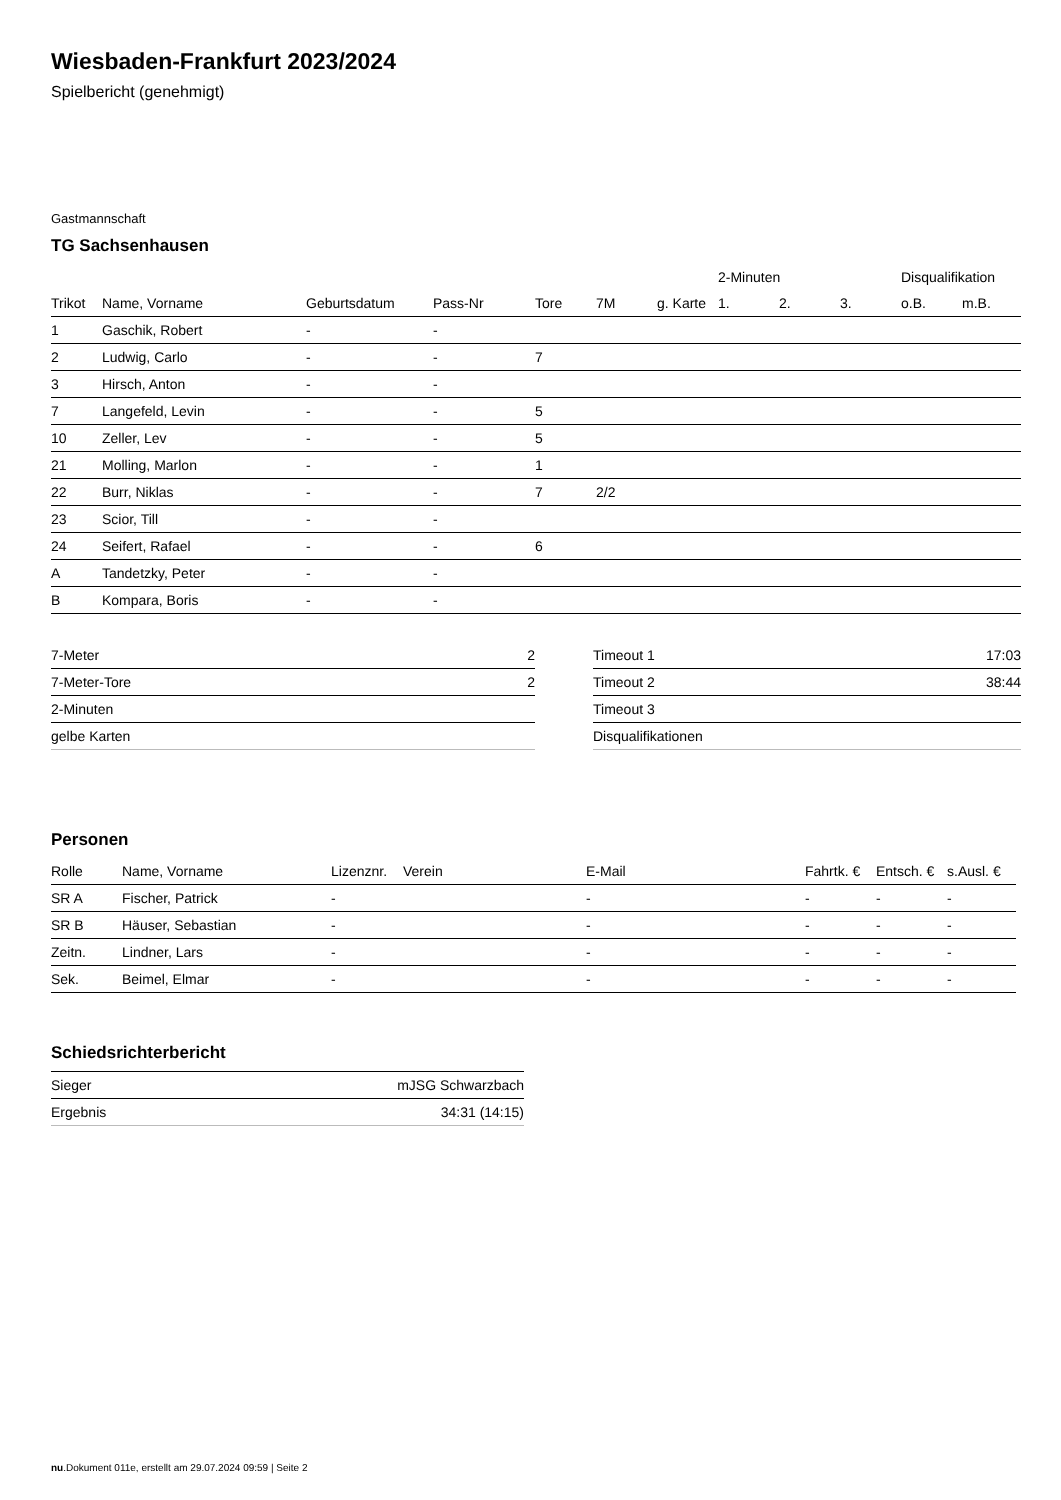Wiesbaden-Frankfurt 2023/2024
Spielbericht (genehmigt)
Gastmannschaft
TG Sachsenhausen
| | | | | | | | 2-Minuten | | | Disqualifikation | |
| --- | --- | --- | --- | --- | --- | --- | --- | --- | --- | --- | --- |
| Trikot | Name, Vorname | Geburtsdatum | Pass-Nr | Tore | 7M | g. Karte | 1. | 2. | 3. | o.B. | m.B. |
| 1 | Gaschik, Robert | - | - | | | | | | | | |
| 2 | Ludwig, Carlo | - | - | 7 | | | | | | | |
| 3 | Hirsch, Anton | - | - | | | | | | | | |
| 7 | Langefeld, Levin | - | - | 5 | | | | | | | |
| 10 | Zeller, Lev | - | - | 5 | | | | | | | |
| 21 | Molling, Marlon | - | - | 1 | | | | | | | |
| 22 | Burr, Niklas | - | - | 7 | 2/2 | | | | | | |
| 23 | Scior, Till | - | - | | | | | | | | |
| 24 | Seifert, Rafael | - | - | 6 | | | | | | | |
| A | Tandetzky, Peter | - | - | | | | | | | | |
| B | Kompara, Boris | - | - | | | | | | | | |
| 7-Meter | 2 |
| 7-Meter-Tore | 2 |
| 2-Minuten | |
| gelbe Karten | |
| Timeout 1 | 17:03 |
| Timeout 2 | 38:44 |
| Timeout 3 | |
| Disqualifikationen | |
Personen
| Rolle | Name, Vorname | Lizenznr. | Verein | E-Mail | Fahrtk. € | Entsch. € | s.Ausl. € |
| --- | --- | --- | --- | --- | --- | --- | --- |
| SR A | Fischer, Patrick | - | | - | - | - | - |
| SR B | Häuser, Sebastian | - | | - | - | - | - |
| Zeitn. | Lindner, Lars | - | | - | - | - | - |
| Sek. | Beimel, Elmar | - | | - | - | - | - |
Schiedsrichterbericht
| Sieger | mJSG Schwarzbach |
| Ergebnis | 34:31 (14:15) |
nu.Dokument 011e, erstellt am 29.07.2024 09:59 | Seite 2